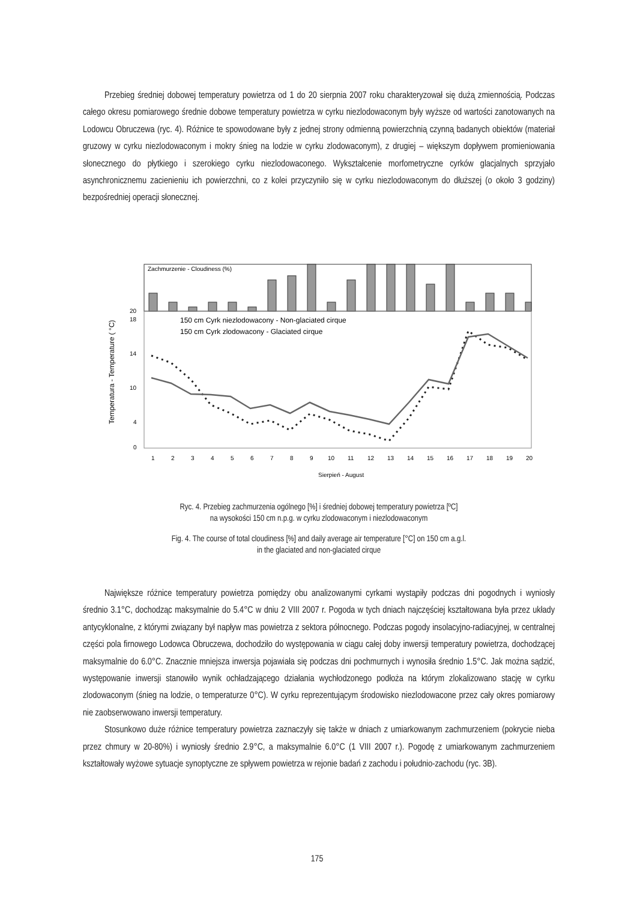Przebieg średniej dobowej temperatury powietrza od 1 do 20 sierpnia 2007 roku charakteryzował się dużą zmiennością. Podczas całego okresu pomiarowego średnie dobowe temperatury powietrza w cyrku niezlodowaconym były wyższe od wartości zanotowanych na Lodowcu Obruczewa (ryc. 4). Różnice te spowodowane były z jednej strony odmienną powierzchnią czynną badanych obiektów (materiał gruzowy w cyrku niezlodowaconym i mokry śnieg na lodzie w cyrku zlodowaconym), z drugiej – większym dopływem promieniowania słonecznego do płytkiego i szerokiego cyrku niezlodowaconego. Wykształcenie morfometryczne cyrków glacjalnych sprzyjało asynchronicznemu zacienieniu ich powierzchni, co z kolei przyczyniło się w cyrku niezlodowaconym do dłuższej (o około 3 godziny) bezpośredniej operacji słonecznej.
Zachmurzenie - Cloudiness (%)
1
2
3
4
5
6
7
8
9
10
11
12
13
14
15
16
17
18
19
20
Sierpień - August
150 cm Cyrk niezlodowacony - Non-glaciated cirque
150 cm Cyrk zlodowacony - Glaciated cirque
Temperatura - Temperature ( °C)
0
4
10
14
18
20
Ryc. 4. Przebieg zachmurzenia ogólnego [%] i średniej dobowej temperatury powietrza [ºC]
na wysokości 150 cm n.p.g. w cyrku zlodowaconym i niezlodowaconym
Fig. 4. The course of total cloudiness [%] and daily average air temperature [°C] on 150 cm a.g.l.
in the glaciated and non-glaciated cirque
Największe różnice temperatury powietrza pomiędzy obu analizowanymi cyrkami wystąpiły podczas dni pogodnych i wyniosły średnio 3.1°C, dochodząc maksymalnie do 5.4°C w dniu 2 VIII 2007 r. Pogoda w tych dniach najczęściej kształtowana była przez układy antycyklonalne, z którymi związany był napływ mas powietrza z sektora północnego. Podczas pogody insolacyjno-radiacyjnej, w centralnej części pola firnowego Lodowca Obruczewa, dochodziło do występowania w ciągu całej doby inwersji temperatury powietrza, dochodzącej maksymalnie do 6.0°C. Znacznie mniejsza inwersja pojawiała się podczas dni pochmurnych i wynosiła średnio 1.5°C. Jak można sądzić, występowanie inwersji stanowiło wynik ochładzającego działania wychłodzonego podłoża na którym zlokalizowano stację w cyrku zlodowaconym (śnieg na lodzie, o temperaturze 0°C). W cyrku reprezentującym środowisko niezlodowacone przez cały okres pomiarowy nie zaobserwowano inwersji temperatury.
Stosunkowo duże różnice temperatury powietrza zaznaczyły się także w dniach z umiarkowanym zachmurzeniem (pokrycie nieba przez chmury w 20-80%) i wyniosły średnio 2.9°C, a maksymalnie 6.0°C (1 VIII 2007 r.). Pogodę z umiarkowanym zachmurzeniem kształtowały wyżowe sytuacje synoptyczne ze spływem powietrza w rejonie badań z zachodu i południo-zachodu (ryc. 3B).
175